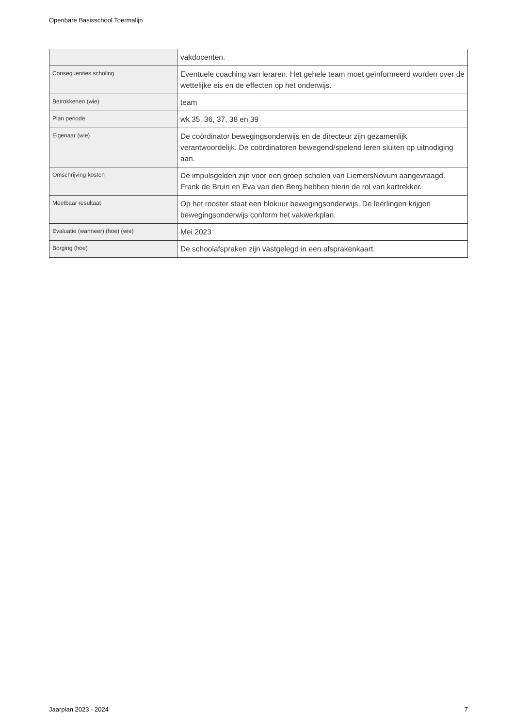Openbare Basisschool Toermalijn
| | vakdocenten. |
| Consequenties scholing | Eventuele coaching van leraren. Het gehele team moet geïnformeerd worden over de wettelijke eis en de effecten op het onderwijs. |
| Betrokkenen (wie) | team |
| Plan periode | wk 35, 36, 37, 38 en 39 |
| Eigenaar (wie) | De coördinator bewegingsonderwijs en de directeur zijn gezamenlijk verantwoordelijk. De coördinatoren bewegend/spelend leren sluiten op uitnodiging aan. |
| Omschrijving kosten | De impulsgelden zijn voor een groep scholen van LiemersNovum aangevraagd. Frank de Bruin en Eva van den Berg hebben hierin de rol van kartrekker. |
| Meetbaar resultaat | Op het rooster staat een blokuur bewegingsonderwijs. De leerlingen krijgen bewegingsonderwijs conform het vakwerkplan. |
| Evaluatie (wanneer) (hoe) (wie) | Mei 2023 |
| Borging (hoe) | De schoolafspraken zijn vastgelegd in een afsprakenkaart. |
Jaarplan 2023 - 2024 7